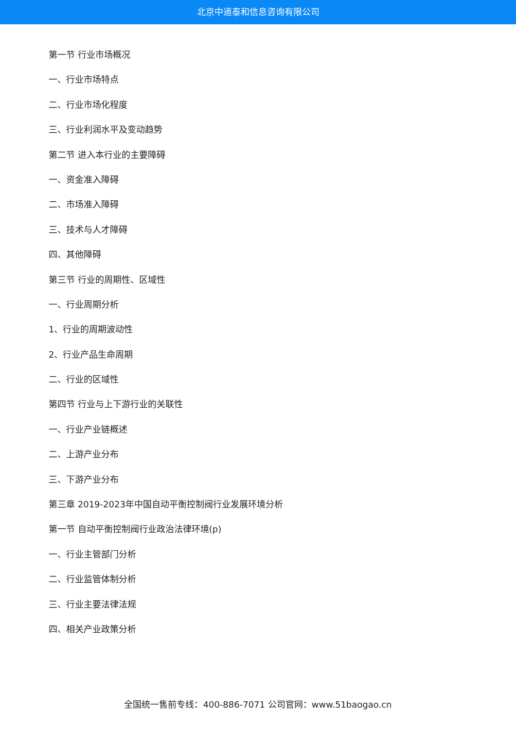北京中道泰和信息咨询有限公司
第一节 行业市场概况
一、行业市场特点
二、行业市场化程度
三、行业利润水平及变动趋势
第二节 进入本行业的主要障碍
一、资金准入障碍
二、市场准入障碍
三、技术与人才障碍
四、其他障碍
第三节 行业的周期性、区域性
一、行业周期分析
1、行业的周期波动性
2、行业产品生命周期
二、行业的区域性
第四节 行业与上下游行业的关联性
一、行业产业链概述
二、上游产业分布
三、下游产业分布
第三章 2019-2023年中国自动平衡控制阀行业发展环境分析
第一节 自动平衡控制阀行业政治法律环境(p)
一、行业主管部门分析
二、行业监管体制分析
三、行业主要法律法规
四、相关产业政策分析
全国统一售前专线：400-886-7071 公司官网：www.51baogao.cn